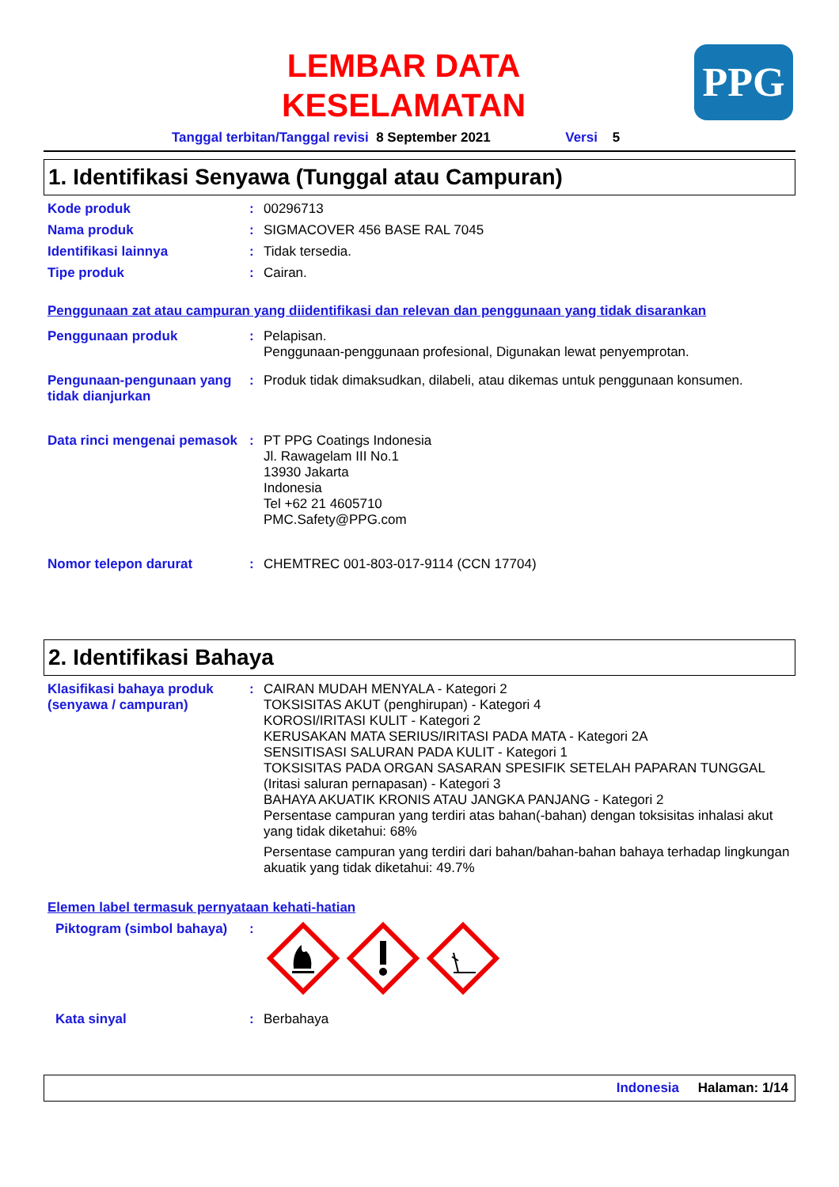PPG
LEMBAR DATA
KESELAMATAN
Tanggal terbitan/Tanggal revisi 8 September 2021 Versi 5
1. Identifikasi Senyawa (Tunggal atau Campuran)
Kode produk : 00296713
Nama produk : SIGMACOVER 456 BASE RAL 7045
Identifikasi lainnya : Tidak tersedia.
Tipe produk : Cairan.
Penggunaan zat atau campuran yang diidentifikasi dan relevan dan penggunaan yang tidak disarankan
Penggunaan produk : Pelapisan.
Penggunaan-penggunaan profesional, Digunakan lewat penyemprotan.
Pengunaan-pengunaan yang tidak dianjurkan
: Produk tidak dimaksudkan, dilabeli, atau dikemas untuk penggunaan konsumen.
Data rinci mengenai pemasok
: PT PPG Coatings Indonesia
Jl. Rawagelam III No.1
13930 Jakarta
Indonesia
Tel +62 21 4605710
PMC.Safety@PPG.com
Nomor telepon darurat : CHEMTREC 001-803-017-9114 (CCN 17704)
2. Identifikasi Bahaya
Klasifikasi bahaya produk (senyawa / campuran)
: CAIRAN MUDAH MENYALA - Kategori 2
TOKSISITAS AKUT (penghirupan) - Kategori 4
KOROSI/IRITASI KULIT - Kategori 2
KERUSAKAN MATA SERIUS/IRITASI PADA MATA - Kategori 2A
SENSITISASI SALURAN PADA KULIT - Kategori 1
TOKSISITAS PADA ORGAN SASARAN SPESIFIK SETELAH PAPARAN TUNGGAL (Iritasi saluran pernapasan) - Kategori 3
BAHAYA AKUATIK KRONIS ATAU JANGKA PANJANG - Kategori 2
Persentase campuran yang terdiri atas bahan(-bahan) dengan toksisitas inhalasi akut yang tidak diketahui: 68%
Persentase campuran yang terdiri dari bahan/bahan-bahan bahaya terhadap lingkungan akuatik yang tidak diketahui: 49.7%
Elemen label termasuk pernyataan kehati-hatian
Piktogram (simbol bahaya)
:
Kata sinyal : Berbahaya
Indonesia Halaman: 1/14